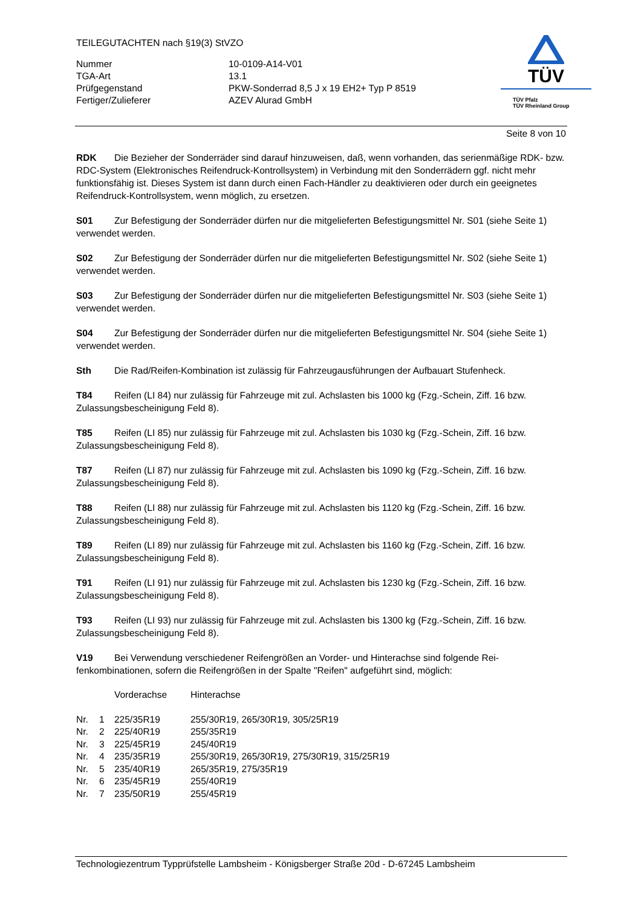TEILEGUTACHTEN nach §19(3) StVZO
| Nummer | 10-0109-A14-V01 |
| TGA-Art | 13.1 |
| Prüfgegenstand | PKW-Sonderrad 8,5 J x 19 EH2+ Typ P 8519 |
| Fertiger/Zulieferer | AZEV Alurad GmbH |
TÜV
TÜV Pfalz
TÜV Rheinland Group
Seite 8 von 10
RDK Die Bezieher der Sonderräder sind darauf hinzuweisen, daß, wenn vorhanden, das serienmä­ßige RDK- bzw. RDC-System (Elektronisches Reifendruck-Kontrollsystem) in Verbindung mit den Sonderrädern ggf. nicht mehr funktionsfähig ist. Dieses System ist dann durch einen Fach-Händler zu deaktivieren oder durch ein geeignetes Reifendruck-Kontrollsystem, wenn möglich, zu ersetzen.
S01 Zur Befestigung der Sonderräder dürfen nur die mitgelieferten Befestigungsmittel Nr. S01 (siehe Seite 1) verwendet werden.
S02 Zur Befestigung der Sonderräder dürfen nur die mitgelieferten Befestigungsmittel Nr. S02 (siehe Seite 1) verwendet werden.
S03 Zur Befestigung der Sonderräder dürfen nur die mitgelieferten Befestigungsmittel Nr. S03 (siehe Seite 1) verwendet werden.
S04 Zur Befestigung der Sonderräder dürfen nur die mitgelieferten Befestigungsmittel Nr. S04 (siehe Seite 1) verwendet werden.
Sth Die Rad/Reifen-Kombination ist zulässig für Fahrzeugausführungen der Aufbauart Stufenheck.
T84 Reifen (LI 84) nur zulässig für Fahrzeuge mit zul. Achslasten bis 1000 kg (Fzg.-Schein, Ziff. 16 bzw. Zulassungsbescheinigung Feld 8).
T85 Reifen (LI 85) nur zulässig für Fahrzeuge mit zul. Achslasten bis 1030 kg (Fzg.-Schein, Ziff. 16 bzw. Zulassungsbescheinigung Feld 8).
T87 Reifen (LI 87) nur zulässig für Fahrzeuge mit zul. Achslasten bis 1090 kg (Fzg.-Schein, Ziff. 16 bzw. Zulassungsbescheinigung Feld 8).
T88 Reifen (LI 88) nur zulässig für Fahrzeuge mit zul. Achslasten bis 1120 kg (Fzg.-Schein, Ziff. 16 bzw. Zulassungsbescheinigung Feld 8).
T89 Reifen (LI 89) nur zulässig für Fahrzeuge mit zul. Achslasten bis 1160 kg (Fzg.-Schein, Ziff. 16 bzw. Zulassungsbescheinigung Feld 8).
T91 Reifen (LI 91) nur zulässig für Fahrzeuge mit zul. Achslasten bis 1230 kg (Fzg.-Schein, Ziff. 16 bzw. Zulassungsbescheinigung Feld 8).
T93 Reifen (LI 93) nur zulässig für Fahrzeuge mit zul. Achslasten bis 1300 kg (Fzg.-Schein, Ziff. 16 bzw. Zulassungsbescheinigung Feld 8).
V19 Bei Verwendung verschiedener Reifengrößen an Vorder- und Hinterachse sind folgende Rei­fenkombinationen, sofern die Reifengrößen in der Spalte "Reifen" aufgeführt sind, möglich:
| | | Vorderachse | Hinterachse |
| --- | --- | --- | --- |
| Nr. | 1 | 225/35R19 | 255/30R19, 265/30R19, 305/25R19 |
| Nr. | 2 | 225/40R19 | 255/35R19 |
| Nr. | 3 | 225/45R19 | 245/40R19 |
| Nr. | 4 | 235/35R19 | 255/30R19, 265/30R19, 275/30R19, 315/25R19 |
| Nr. | 5 | 235/40R19 | 265/35R19, 275/35R19 |
| Nr. | 6 | 235/45R19 | 255/40R19 |
| Nr. | 7 | 235/50R19 | 255/45R19 |
Technologiezentrum Typprüfstelle Lambsheim - Königsberger Straße 20d - D-67245 Lambsheim